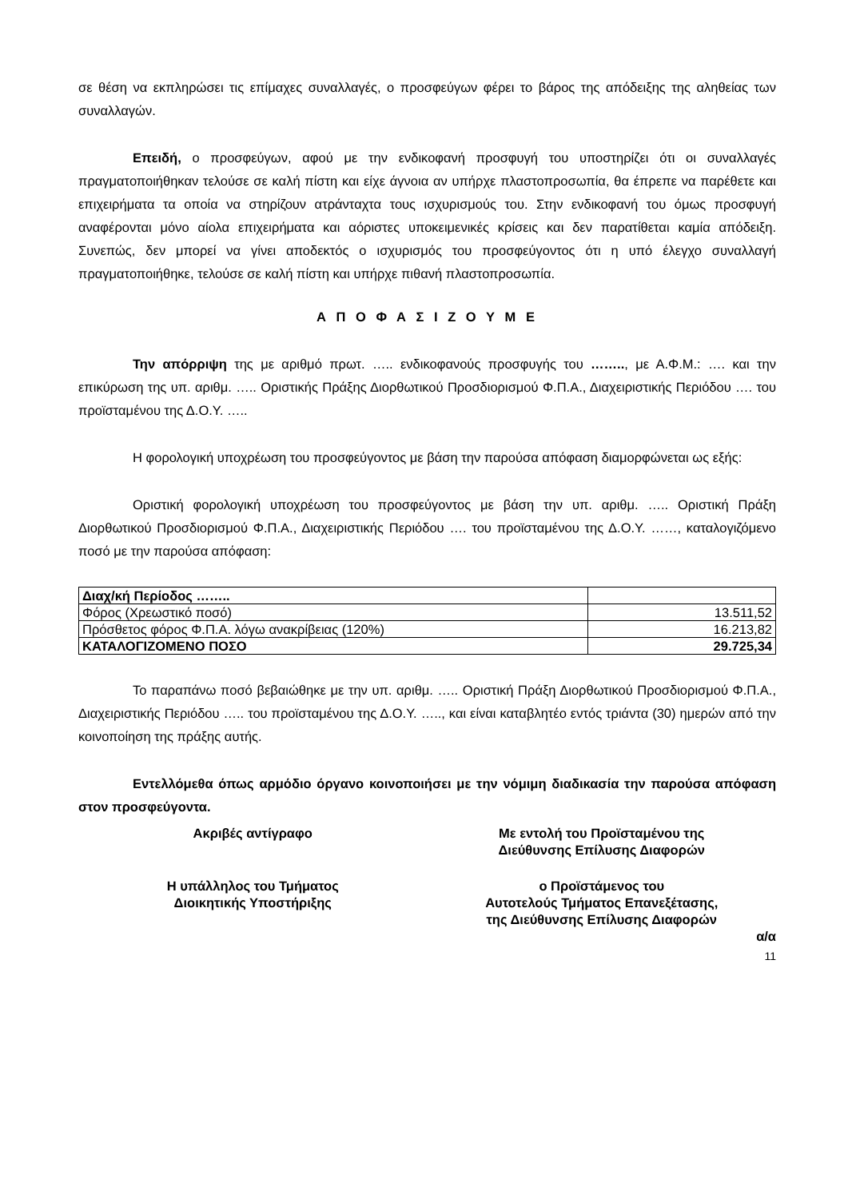σε θέση να εκπληρώσει τις επίμαχες συναλλαγές, ο προσφεύγων φέρει το βάρος της απόδειξης της αληθείας των συναλλαγών.
Επειδή, ο προσφεύγων, αφού με την ενδικοφανή προσφυγή του υποστηρίζει ότι οι συναλλαγές πραγματοποιήθηκαν τελούσε σε καλή πίστη και είχε άγνοια αν υπήρχε πλαστοπροσωπία, θα έπρεπε να παρέθετε και επιχειρήματα τα οποία να στηρίζουν ατράνταχτα τους ισχυρισμούς του. Στην ενδικοφανή του όμως προσφυγή αναφέρονται μόνο αίολα επιχειρήματα και αόριστες υποκειμενικές κρίσεις και δεν παρατίθεται καμία απόδειξη. Συνεπώς, δεν μπορεί να γίνει αποδεκτός ο ισχυρισμός του προσφεύγοντος ότι η υπό έλεγχο συναλλαγή πραγματοποιήθηκε, τελούσε σε καλή πίστη και υπήρχε πιθανή πλαστοπροσωπία.
Α Π Ο Φ Α Σ Ι Ζ Ο Υ Μ Ε
Την απόρριψη της με αριθμό πρωτ. ….. ενδικοφανούς προσφυγής του …….., με Α.Φ.Μ.: …. και την επικύρωση της υπ. αριθμ. ….. Οριστικής Πράξης Διορθωτικού Προσδιορισμού Φ.Π.Α., Διαχειριστικής Περιόδου …. του προϊσταμένου της Δ.Ο.Υ. …..
Η φορολογική υποχρέωση του προσφεύγοντος με βάση την παρούσα απόφαση διαμορφώνεται ως εξής:
Οριστική φορολογική υποχρέωση του προσφεύγοντος με βάση την υπ. αριθμ. ….. Οριστική Πράξη Διορθωτικού Προσδιορισμού Φ.Π.Α., Διαχειριστικής Περιόδου …. του προϊσταμένου της Δ.Ο.Υ. ……, καταλογιζόμενο ποσό με την παρούσα απόφαση:
| Διαχ/κή Περίοδος …….. | |
| Φόρος (Χρεωστικό ποσό) | 13.511,52 |
| Πρόσθετος φόρος Φ.Π.Α. λόγω ανακρίβειας (120%) | 16.213,82 |
| ΚΑΤΑΛΟΓΙΖΟΜΕΝΟ ΠΟΣΟ | 29.725,34 |
Το παραπάνω ποσό βεβαιώθηκε με την υπ. αριθμ. ….. Οριστική Πράξη Διορθωτικού Προσδιορισμού Φ.Π.Α., Διαχειριστικής Περιόδου ….. του προϊσταμένου της Δ.Ο.Υ. ….., και είναι καταβλητέο εντός τριάντα (30) ημερών από την κοινοποίηση της πράξης αυτής.
Εντελλόμεθα όπως αρμόδιο όργανο κοινοποιήσει με την νόμιμη διαδικασία την παρούσα απόφαση στον προσφεύγοντα.
Ακριβές αντίγραφο Με εντολή του Προϊσταμένου της
Διεύθυνσης Επίλυσης Διαφορών
Η υπάλληλος του Τμήματος
Διοικητικής Υποστήριξης
ο Προϊστάμενος του
Αυτοτελούς Τμήματος Επανεξέτασης,
της Διεύθυνσης Επίλυσης Διαφορών
α/α
11